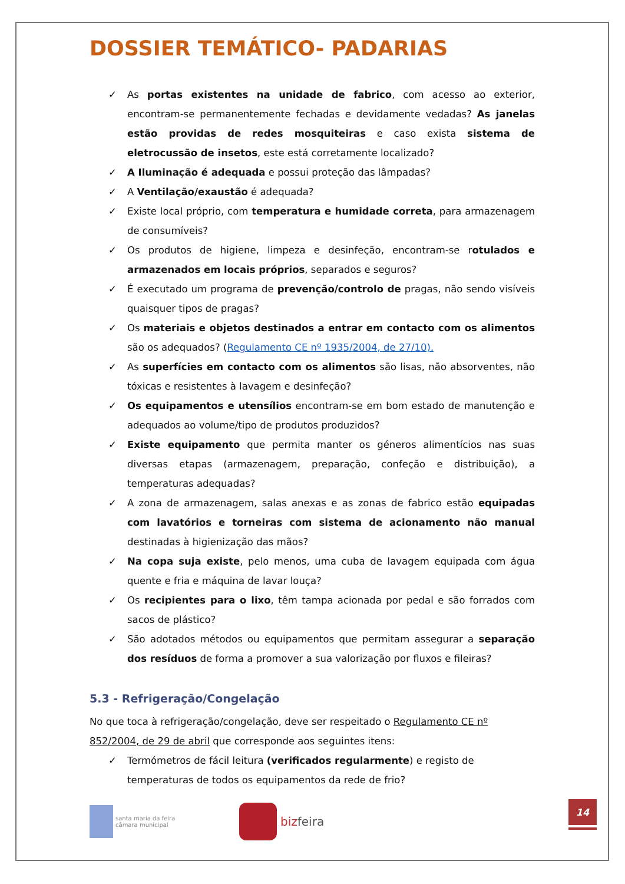DOSSIER TEMÁTICO- PADARIAS
✓ As portas existentes na unidade de fabrico, com acesso ao exterior, encontram-se permanentemente fechadas e devidamente vedadas? As janelas estão providas de redes mosquiteiras e caso exista sistema de eletrocussão de insetos, este está corretamente localizado?
✓ A Iluminação é adequada e possui proteção das lâmpadas?
✓ A Ventilação/exaustão é adequada?
✓ Existe local próprio, com temperatura e humidade correta, para armazenagem de consumíveis?
✓ Os produtos de higiene, limpeza e desinfeção, encontram-se rotulados e armazenados em locais próprios, separados e seguros?
✓ É executado um programa de prevenção/controlo de pragas, não sendo visíveis quaisquer tipos de pragas?
✓ Os materiais e objetos destinados a entrar em contacto com os alimentos são os adequados? (Regulamento CE nº 1935/2004, de 27/10).
✓ As superfícies em contacto com os alimentos são lisas, não absorventes, não tóxicas e resistentes à lavagem e desinfeção?
✓ Os equipamentos e utensílios encontram-se em bom estado de manutenção e adequados ao volume/tipo de produtos produzidos?
✓ Existe equipamento que permita manter os géneros alimentícios nas suas diversas etapas (armazenagem, preparação, confeção e distribuição), a temperaturas adequadas?
✓ A zona de armazenagem, salas anexas e as zonas de fabrico estão equipadas com lavatórios e torneiras com sistema de acionamento não manual destinadas à higienização das mãos?
✓ Na copa suja existe, pelo menos, uma cuba de lavagem equipada com água quente e fria e máquina de lavar louça?
✓ Os recipientes para o lixo, têm tampa acionada por pedal e são forrados com sacos de plástico?
✓ São adotados métodos ou equipamentos que permitam assegurar a separação dos resíduos de forma a promover a sua valorização por fluxos e fileiras?
5.3 - Refrigeração/Congelação
No que toca à refrigeração/congelação, deve ser respeitado o Regulamento CE nº 852/2004, de 29 de abril que corresponde aos seguintes itens:
✓ Termómetros de fácil leitura (verificados regularmente) e registo de temperaturas de todos os equipamentos da rede de frio?
santa maria da feira
câmara municipal
bizfeira
14